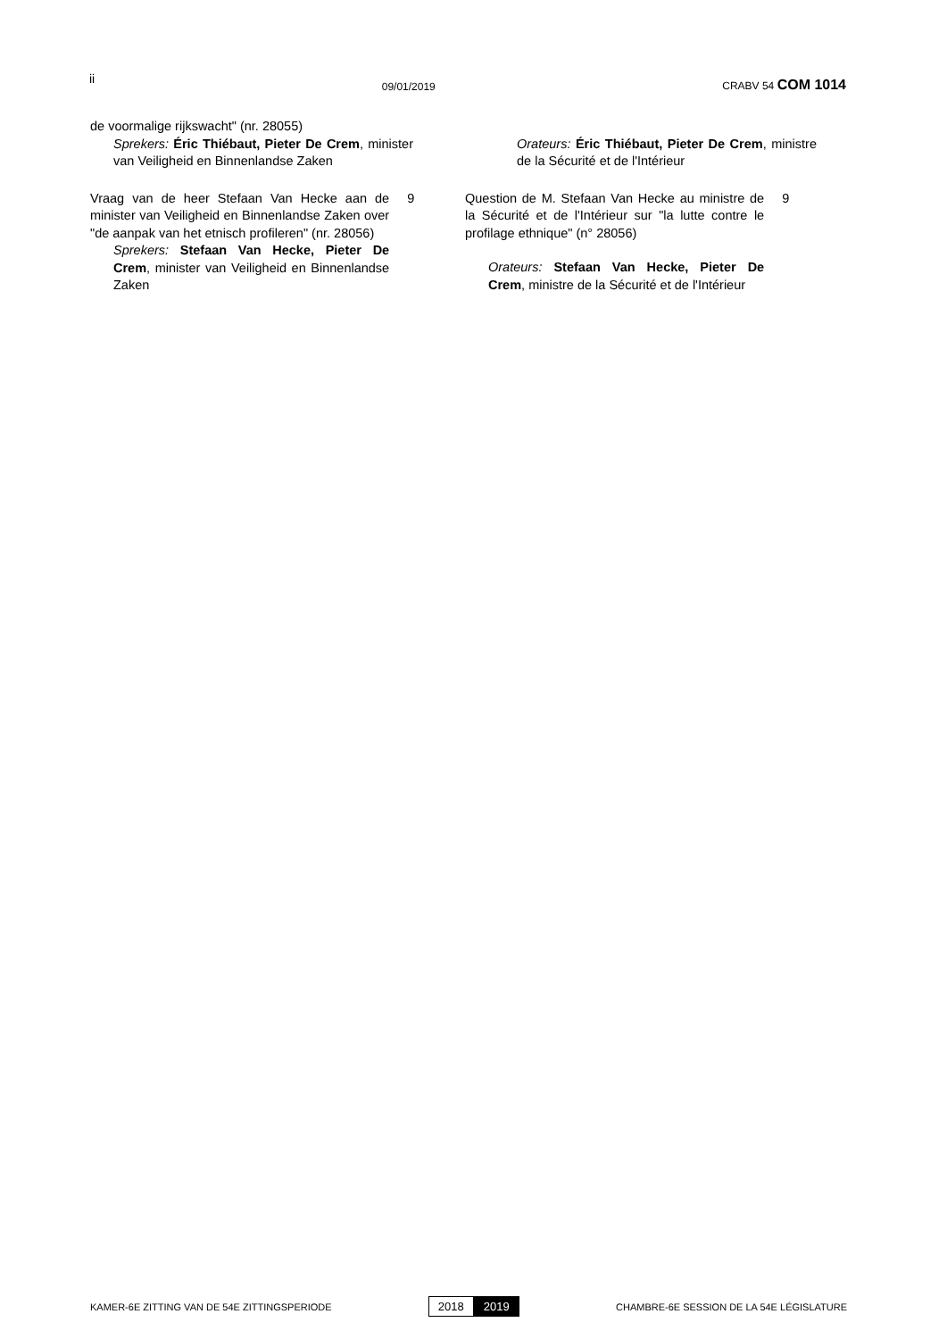ii
09/01/2019
CRABV 54 COM 1014
de voormalige rijkswacht" (nr. 28055)
Sprekers: Éric Thiébaut, Pieter De Crem, minister van Veiligheid en Binnenlandse Zaken
Orateurs: Éric Thiébaut, Pieter De Crem, ministre de la Sécurité et de l'Intérieur
Vraag van de heer Stefaan Van Hecke aan de minister van Veiligheid en Binnenlandse Zaken over "de aanpak van het etnisch profileren" (nr. 28056)
Sprekers: Stefaan Van Hecke, Pieter De Crem, minister van Veiligheid en Binnenlandse Zaken
9 Question de M. Stefaan Van Hecke au ministre de la Sécurité et de l'Intérieur sur "la lutte contre le profilage ethnique" (n° 28056)
Orateurs: Stefaan Van Hecke, Pieter De Crem, ministre de la Sécurité et de l'Intérieur
9
KAMER-6E ZITTING VAN DE 54E ZITTINGSPERIODE
2018 2019
CHAMBRE-6E SESSION DE LA 54E LÉGISLATURE